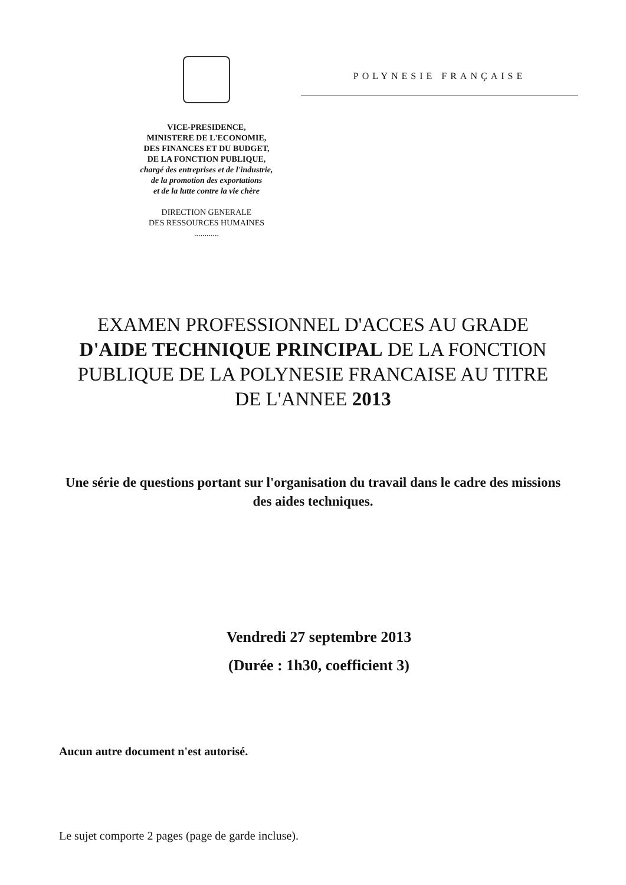VICE-PRESIDENCE,
MINISTERE DE L'ECONOMIE,
DES FINANCES ET DU BUDGET,
DE LA FONCTION PUBLIQUE,
chargé des entreprises et de l'industrie,
de la promotion des exportations
et de la lutte contre la vie chère
DIRECTION GENERALE
DES RESSOURCES HUMAINES
............
POLYNESIE FRANÇAISE
EXAMEN PROFESSIONNEL D'ACCES AU GRADE D'AIDE TECHNIQUE PRINCIPAL DE LA FONCTION PUBLIQUE DE LA POLYNESIE FRANCAISE AU TITRE DE L'ANNEE 2013
Une série de questions portant sur l'organisation du travail dans le cadre des missions des aides techniques.
Vendredi 27 septembre 2013
(Durée : 1h30, coefficient 3)
Aucun autre document n'est autorisé.
Le sujet comporte 2 pages (page de garde incluse).